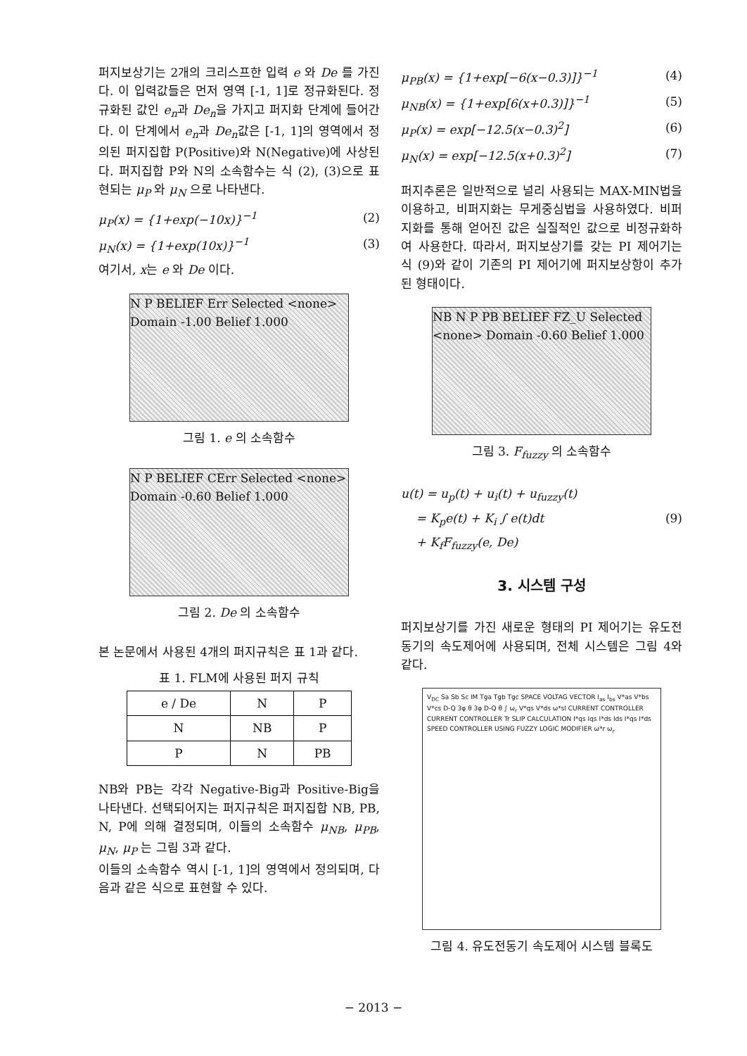퍼지보상기는 2개의 크리스프한 입력 e 와 De 를 가진다. 이 입력값들은 먼저 영역 [-1, 1]로 정규화된다. 정규화된 값인 e<sub>n</sub>과 De<sub>n</sub>을 가지고 퍼지화 단계에 들어간다. 이 단계에서 e<sub>n</sub>과 De<sub>n</sub>값은 [-1, 1]의 영역에서 정의된 퍼지집합 P(Positive)와 N(Negative)에 사상된다. 퍼지집합 P와 N의 소속함수는 식 (2), (3)으로 표현되는 μ<sub>P</sub> 와 μ<sub>N</sub> 으로 나타낸다.
μ<sub>P</sub>(x) = {1+exp(−10x)}<sup>−1</sup> (2)
μ<sub>N</sub>(x) = {1+exp(10x)}<sup>−1</sup> (3)
여기서, x는 e 와 De 이다.
N P BELIEF Err Selected <none> Domain -1.00 Belief 1.000
그림 1. e 의 소속함수
N P BELIEF CErr Selected <none> Domain -0.60 Belief 1.000
그림 2. De 의 소속함수
본 논문에서 사용된 4개의 퍼지규칙은 표 1과 같다.
표 1. FLM에 사용된 퍼지 규칙
| e / De | N | P |
| --- | --- | --- |
| N | NB | P |
| P | N | PB |
NB와 PB는 각각 Negative-Big과 Positive-Big을 나타낸다. 선택되어지는 퍼지규칙은 퍼지집합 NB, PB, N, P에 의해 결정되며, 이들의 소속함수 μ<sub>NB</sub>, μ<sub>PB</sub>, μ<sub>N</sub>, μ<sub>P</sub> 는 그림 3과 같다.
이들의 소속함수 역시 [-1, 1]의 영역에서 정의되며, 다음과 같은 식으로 표현할 수 있다.
μ<sub>PB</sub>(x) = {1+exp[−6(x−0.3)]}<sup>−1</sup> (4)
μ<sub>NB</sub>(x) = {1+exp[6(x+0.3)]}<sup>−1</sup> (5)
μ<sub>P</sub>(x) = exp[−12.5(x−0.3)<sup>2</sup>] (6)
μ<sub>N</sub>(x) = exp[−12.5(x+0.3)<sup>2</sup>] (7)
퍼지추론은 일반적으로 널리 사용되는 MAX-MIN법을 이용하고, 비퍼지화는 무게중심법을 사용하였다. 비퍼지화를 통해 얻어진 값은 실질적인 값으로 비정규화하여 사용한다. 따라서, 퍼지보상기를 갖는 PI 제어기는 식 (9)와 같이 기존의 PI 제어기에 퍼지보상항이 추가된 형태이다.
NB N P PB BELIEF FZ_U Selected <none> Domain -0.60 Belief 1.000
그림 3. F<sub>fuzzy</sub> 의 소속함수
u(t) = u<sub>p</sub>(t) + u<sub>i</sub>(t) + u<sub>fuzzy</sub>(t)
= K<sub>p</sub>e(t) + K<sub>i</sub> ∫ e(t)dt (9)
+ K<sub>f</sub>F<sub>fuzzy</sub>(e, De)
3. 시스템 구성
퍼지보상기를 가진 새로운 형태의 PI 제어기는 유도전동기의 속도제어에 사용되며, 전체 시스템은 그림 4와 같다.
V<sub>DC</sub> Sa Sb Sc IM Tga Tgb Tgc SPACE VOLTAG VECTOR I<sub>as</sub> I<sub>bs</sub> V*as V*bs V*cs D-Q 3φ θ 3φ D-Q θ ∫ ω<sub>r</sub> V*qs V*ds ω*sl CURRENT CONTROLLER CURRENT CONTROLLER Tr SLIP CALCULATION I*qs Iqs I*ds Ids I*qs I*ds SPEED CONTROLLER USING FUZZY LOGIC MODIFIER ω*r ω<sub>r</sub>
그림 4. 유도전동기 속도제어 시스템 블록도
− 2013 −